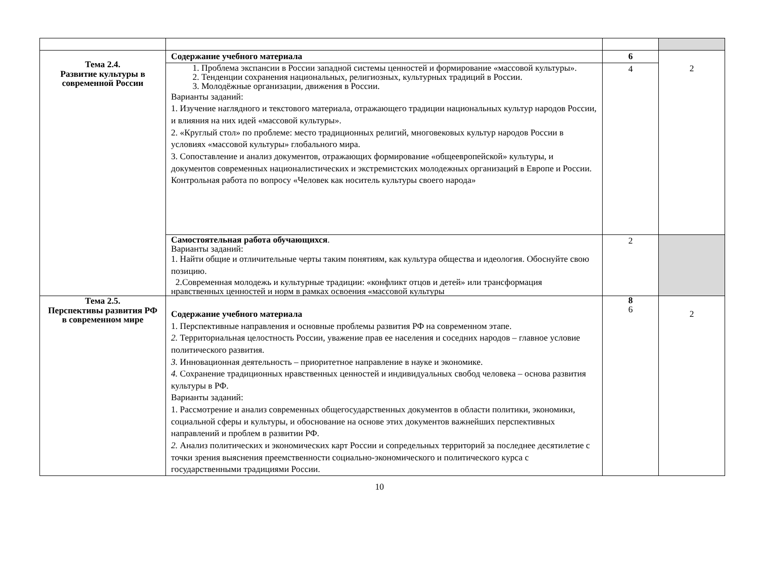| Тема 2.4. Развитие культуры в современной России | Содержание учебного материала | 6 | 2 |
| | 1. Проблема экспансии в России западной системы ценностей и формирование «массовой культуры». 2. Тенденции сохранения национальных, религиозных, культурных традиций в России. 3. Молодёжные организации, движения в России. Варианты заданий: 1. Изучение наглядного и текстового материала, отражающего традиции национальных культур народов России, и влияния на них идей «массовой культуры». 2. «Круглый стол» по проблеме: место традиционных религий, многовековых культур народов России в условиях «массовой культуры» глобального мира. 3. Сопоставление и анализ документов, отражающих формирование «общеевропейской» культуры, и документов современных националистических и экстремистских молодежных организаций в Европе и России. Контрольная работа по вопросу «Человек как носитель культуры своего народа» | 4 | |
| | Самостоятельная работа обучающихся . Варианты заданий: 1. Найти общие и отличительные черты таким понятиям, как культура общества и идеология. Обоснуйте свою позицию. 2.Современная молодежь и культурные традиции: «конфликт отцов и детей» или трансформация нравственных ценностей и норм в рамках освоения «массовой культуры | 2 | |
| Тема 2.5. Перспективы развития РФ в современном мире | Содержание учебного материала 1. Перспективные направления и основные проблемы развития РФ на современном этапе. 2. Территориальная целостность России, уважение прав ее населения и соседних народов – главное условие политического развития. 3. Инновационная деятельность – приоритетное направление в науке и экономике. 4. Сохранение традиционных нравственных ценностей и индивидуальных свобод человека – основа развития культуры в РФ. Варианты заданий: 1. Рассмотрение и анализ современных общегосударственных документов в области политики, экономики, социальной сферы и культуры, и обоснование на основе этих документов важнейших перспективных направлений и проблем в развитии РФ. 2. Анализ политических и экономических карт России и сопредельных территорий за последнее десятилетие с точки зрения выяснения преемственности социально-экономического и политического курса с государственными традициями России. | 8 6 | 2 |
10